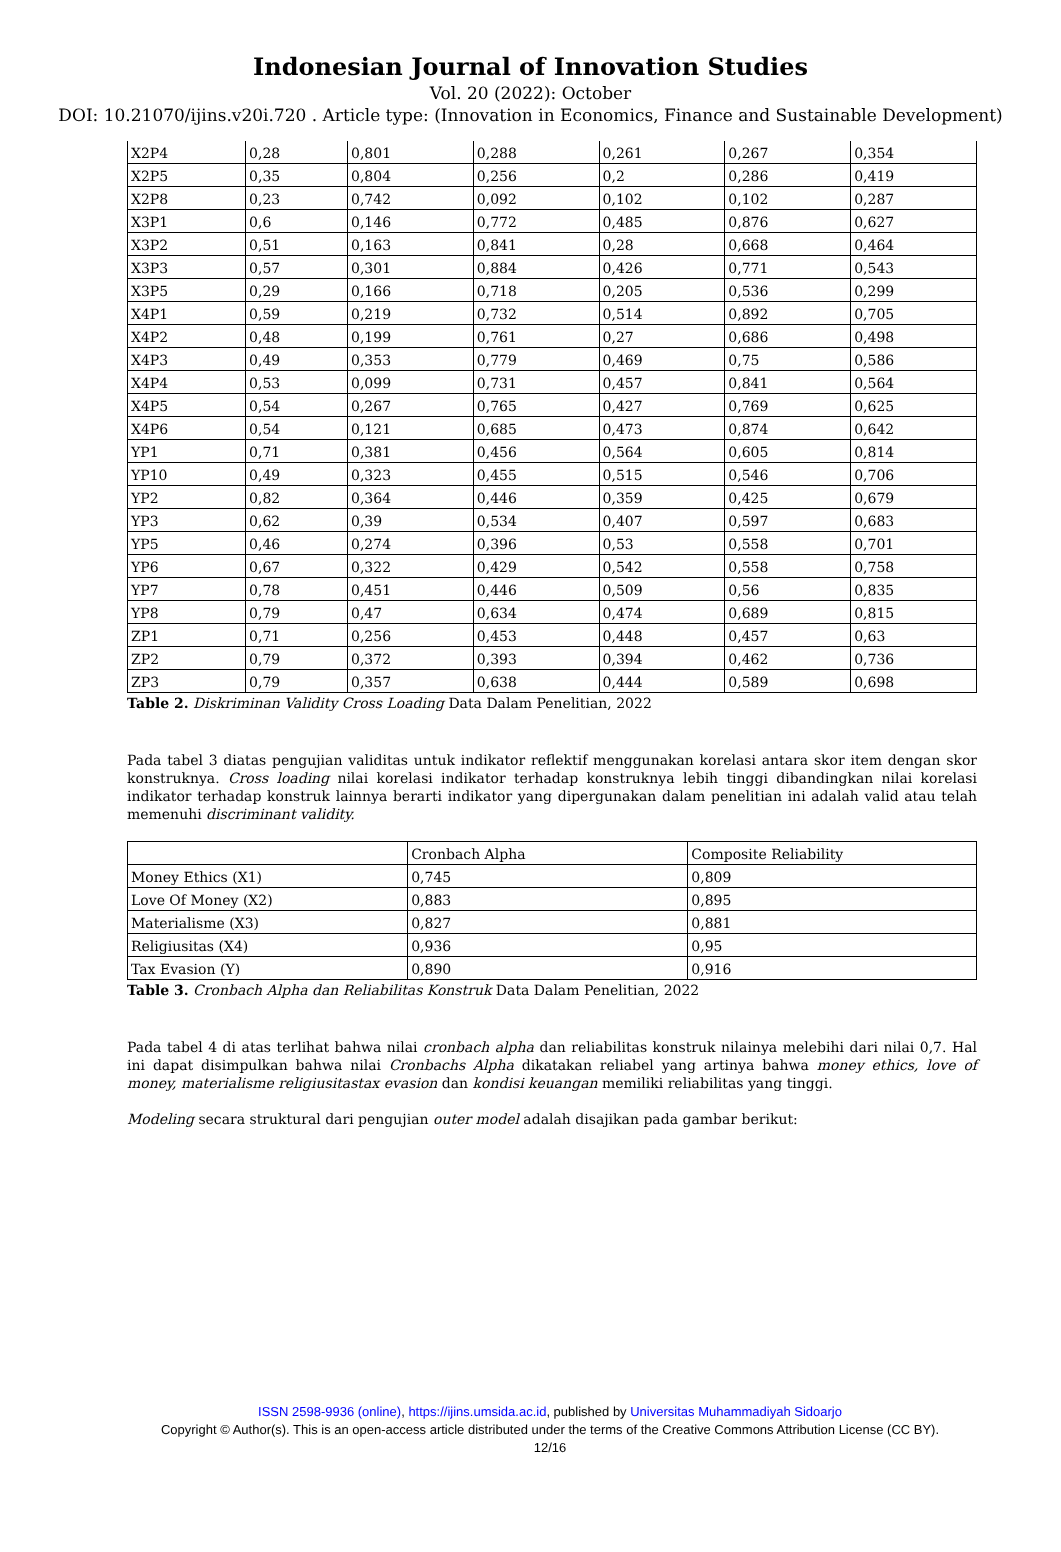Indonesian Journal of Innovation Studies
Vol. 20 (2022): October
DOI: 10.21070/ijins.v20i.720 . Article type: (Innovation in Economics, Finance and Sustainable Development)
| X2P4 | 0,28 | 0,801 | 0,288 | 0,261 | 0,267 | 0,354 |
| X2P5 | 0,35 | 0,804 | 0,256 | 0,2 | 0,286 | 0,419 |
| X2P8 | 0,23 | 0,742 | 0,092 | 0,102 | 0,102 | 0,287 |
| X3P1 | 0,6 | 0,146 | 0,772 | 0,485 | 0,876 | 0,627 |
| X3P2 | 0,51 | 0,163 | 0,841 | 0,28 | 0,668 | 0,464 |
| X3P3 | 0,57 | 0,301 | 0,884 | 0,426 | 0,771 | 0,543 |
| X3P5 | 0,29 | 0,166 | 0,718 | 0,205 | 0,536 | 0,299 |
| X4P1 | 0,59 | 0,219 | 0,732 | 0,514 | 0,892 | 0,705 |
| X4P2 | 0,48 | 0,199 | 0,761 | 0,27 | 0,686 | 0,498 |
| X4P3 | 0,49 | 0,353 | 0,779 | 0,469 | 0,75 | 0,586 |
| X4P4 | 0,53 | 0,099 | 0,731 | 0,457 | 0,841 | 0,564 |
| X4P5 | 0,54 | 0,267 | 0,765 | 0,427 | 0,769 | 0,625 |
| X4P6 | 0,54 | 0,121 | 0,685 | 0,473 | 0,874 | 0,642 |
| YP1 | 0,71 | 0,381 | 0,456 | 0,564 | 0,605 | 0,814 |
| YP10 | 0,49 | 0,323 | 0,455 | 0,515 | 0,546 | 0,706 |
| YP2 | 0,82 | 0,364 | 0,446 | 0,359 | 0,425 | 0,679 |
| YP3 | 0,62 | 0,39 | 0,534 | 0,407 | 0,597 | 0,683 |
| YP5 | 0,46 | 0,274 | 0,396 | 0,53 | 0,558 | 0,701 |
| YP6 | 0,67 | 0,322 | 0,429 | 0,542 | 0,558 | 0,758 |
| YP7 | 0,78 | 0,451 | 0,446 | 0,509 | 0,56 | 0,835 |
| YP8 | 0,79 | 0,47 | 0,634 | 0,474 | 0,689 | 0,815 |
| ZP1 | 0,71 | 0,256 | 0,453 | 0,448 | 0,457 | 0,63 |
| ZP2 | 0,79 | 0,372 | 0,393 | 0,394 | 0,462 | 0,736 |
| ZP3 | 0,79 | 0,357 | 0,638 | 0,444 | 0,589 | 0,698 |
Table 2. Diskriminan Validity Cross Loading Data Dalam Penelitian, 2022
Pada tabel 3 diatas pengujian validitas untuk indikator reflektif menggunakan korelasi antara skor item dengan skor konstruknya. Cross loading nilai korelasi indikator terhadap konstruknya lebih tinggi dibandingkan nilai korelasi indikator terhadap konstruk lainnya berarti indikator yang dipergunakan dalam penelitian ini adalah valid atau telah memenuhi discriminant validity.
| | Cronbach Alpha | Composite Reliability |
| Money Ethics (X1) | 0,745 | 0,809 |
| Love Of Money (X2) | 0,883 | 0,895 |
| Materialisme (X3) | 0,827 | 0,881 |
| Religiusitas (X4) | 0,936 | 0,95 |
| Tax Evasion (Y) | 0,890 | 0,916 |
Table 3. Cronbach Alpha dan Reliabilitas Konstruk Data Dalam Penelitian, 2022
Pada tabel 4 di atas terlihat bahwa nilai cronbach alpha dan reliabilitas konstruk nilainya melebihi dari nilai 0,7. Hal ini dapat disimpulkan bahwa nilai Cronbachs Alpha dikatakan reliabel yang artinya bahwa money ethics, love of money, materialisme religiusitastax evasion dan kondisi keuangan memiliki reliabilitas yang tinggi.
Modeling secara struktural dari pengujian outer model adalah disajikan pada gambar berikut:
ISSN 2598-9936 (online), https://ijins.umsida.ac.id, published by Universitas Muhammadiyah Sidoarjo
Copyright © Author(s). This is an open-access article distributed under the terms of the Creative Commons Attribution License (CC BY).
12/16